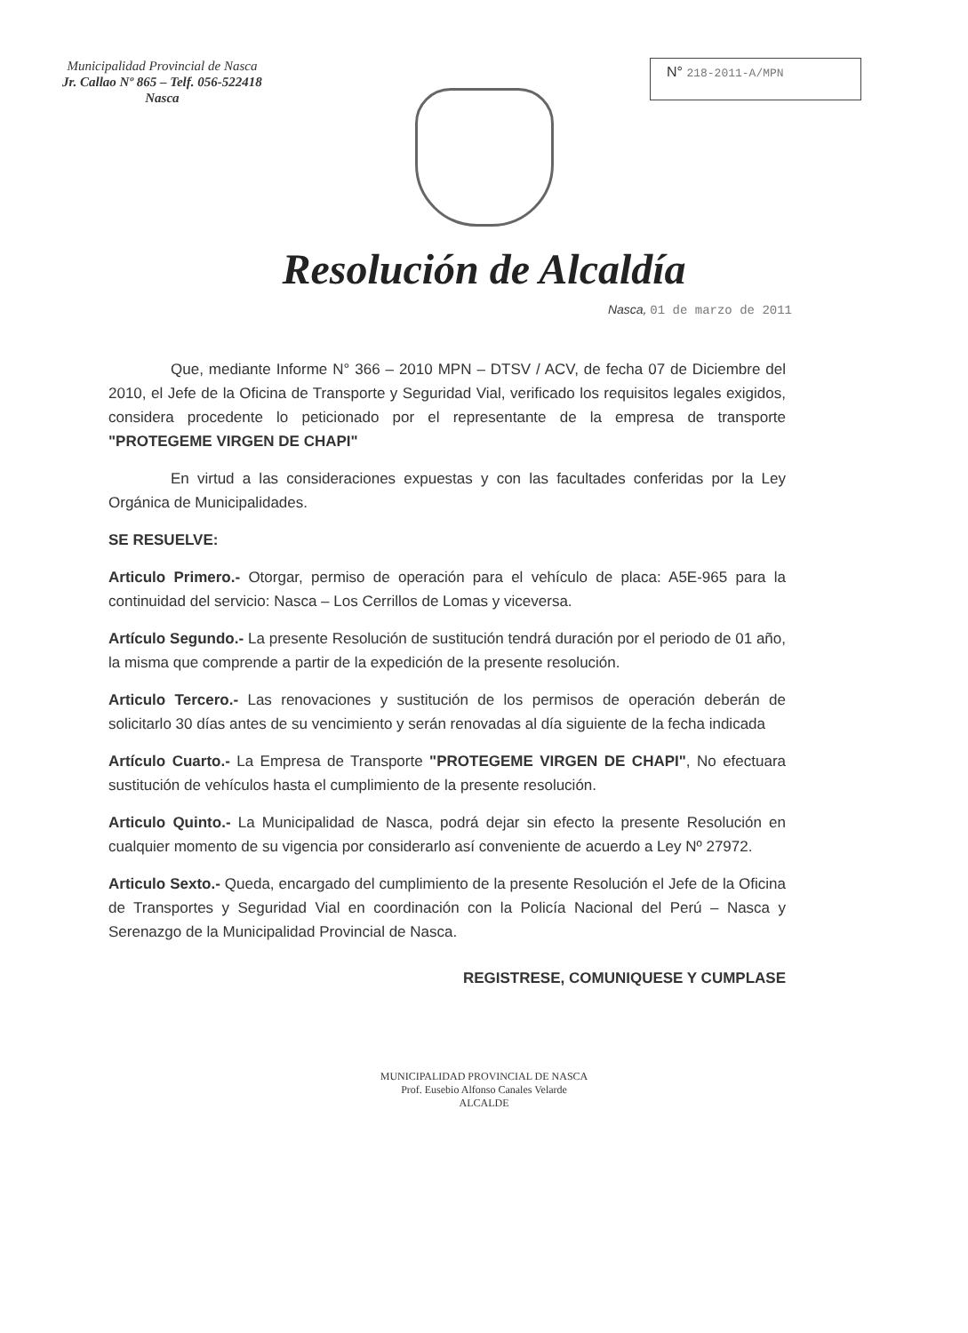Municipalidad Provincial de Nasca
Jr. Callao Nº 865 – Telf. 056-522418
Nasca
N° 218-2011-A/MPN
Resolución de Alcaldía
Nasca, 01 de marzo de 2011
Que, mediante Informe N° 366 – 2010 MPN – DTSV / ACV, de fecha 07 de Diciembre del 2010, el Jefe de la Oficina de Transporte y Seguridad Vial, verificado los requisitos legales exigidos, considera procedente lo peticionado por el representante de la empresa de transporte "PROTEGEME VIRGEN DE CHAPI"
En virtud a las consideraciones expuestas y con las facultades conferidas por la Ley Orgánica de Municipalidades.
SE RESUELVE:
Articulo Primero.- Otorgar, permiso de operación para el vehículo de placa: A5E-965 para la continuidad del servicio: Nasca – Los Cerrillos de Lomas y viceversa.
Artículo Segundo.- La presente Resolución de sustitución tendrá duración por el periodo de 01 año, la misma que comprende a partir de la expedición de la presente resolución.
Articulo Tercero.- Las renovaciones y sustitución de los permisos de operación deberán de solicitarlo 30 días antes de su vencimiento y serán renovadas al día siguiente de la fecha indicada
Artículo Cuarto.- La Empresa de Transporte "PROTEGEME VIRGEN DE CHAPI", No efectuara sustitución de vehículos hasta el cumplimiento de la presente resolución.
Articulo Quinto.- La Municipalidad de Nasca, podrá dejar sin efecto la presente Resolución en cualquier momento de su vigencia por considerarlo así conveniente de acuerdo a Ley Nº 27972.
Articulo Sexto.- Queda, encargado del cumplimiento de la presente Resolución el Jefe de la Oficina de Transportes y Seguridad Vial en coordinación con la Policía Nacional del Perú – Nasca y Serenazgo de la Municipalidad Provincial de Nasca.
REGISTRESE, COMUNIQUESE Y CUMPLASE
MUNICIPALIDAD PROVINCIAL DE NASCA
Prof. Eusebio Alfonso Canales Velarde
ALCALDE